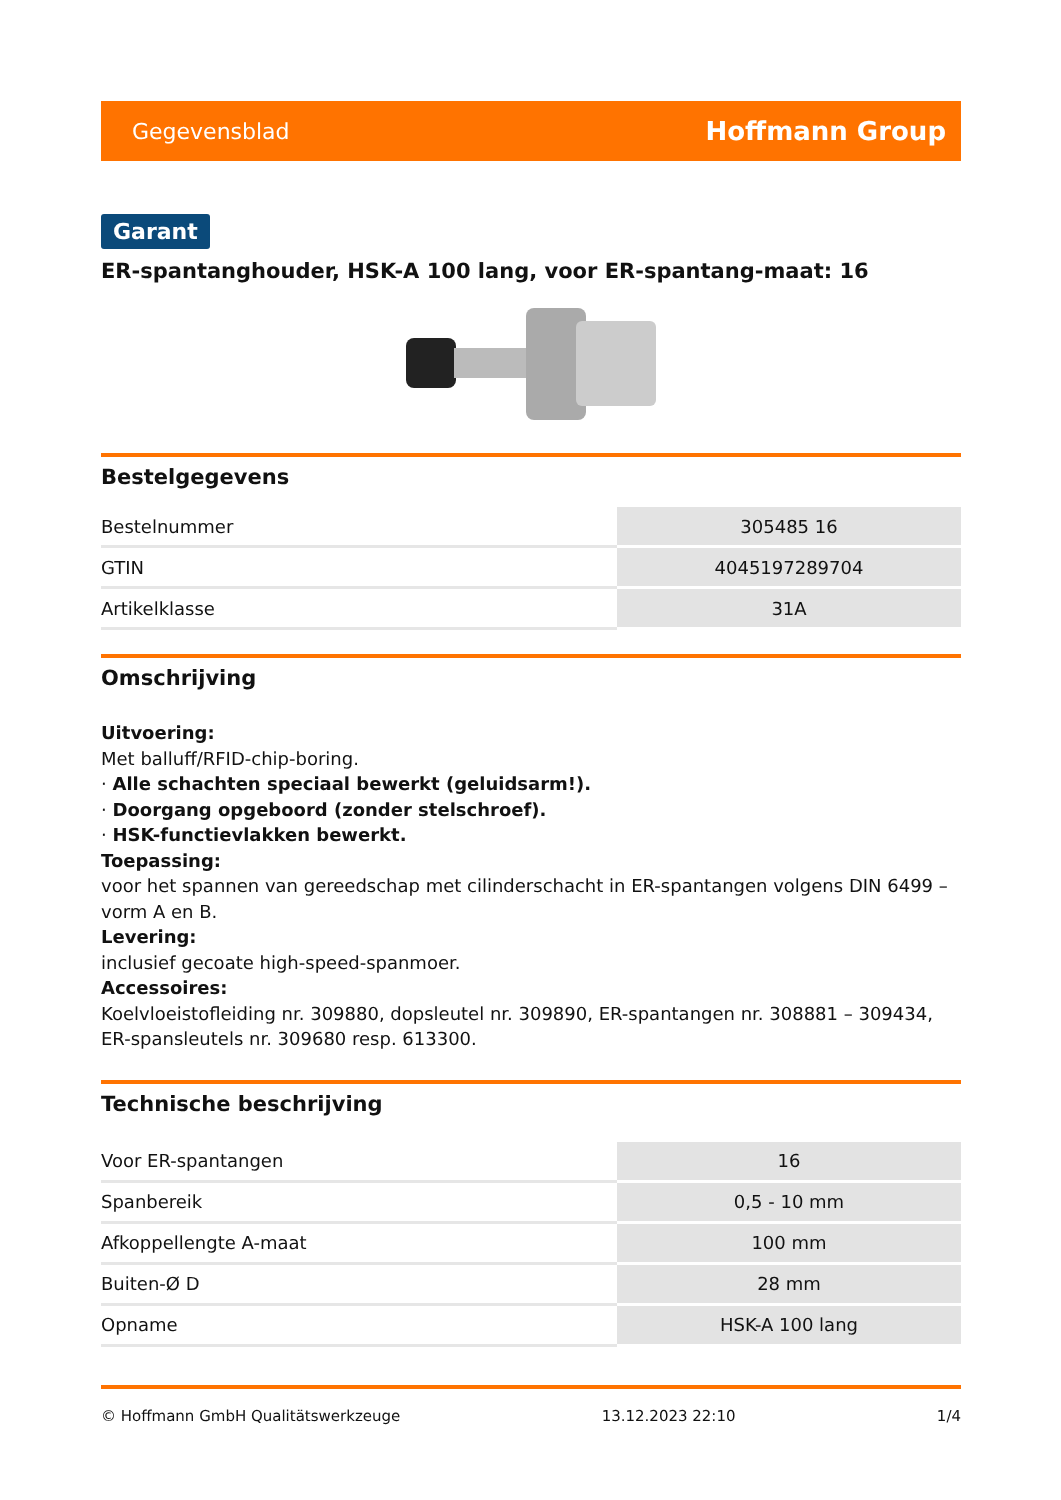Gegevensblad Hoffmann Group
Garant
ER-spantanghouder, HSK-A 100 lang, voor ER-spantang-maat: 16
Bestelgegevens
| Bestelnummer | 305485 16 |
| GTIN | 4045197289704 |
| Artikelklasse | 31A |
Omschrijving
Uitvoering:
Met balluff/RFID-chip-boring.
· Alle schachten speciaal bewerkt (geluidsarm!).
· Doorgang opgeboord (zonder stelschroef).
· HSK-functievlakken bewerkt.
Toepassing:
voor het spannen van gereedschap met cilinderschacht in ER-spantangen volgens DIN 6499 – vorm A en B.
Levering:
inclusief gecoate high-speed-spanmoer.
Accessoires:
Koelvloeistofleiding nr. 309880, dopsleutel nr. 309890, ER-spantangen nr. 308881 – 309434, ER-spansleutels nr. 309680 resp. 613300.
Technische beschrijving
| Voor ER-spantangen | 16 |
| Spanbereik | 0,5 - 10 mm |
| Afkoppellengte A-maat | 100 mm |
| Buiten-Ø D | 28 mm |
| Opname | HSK-A 100 lang |
© Hoffmann GmbH Qualitätswerkzeuge 13.12.2023 22:10 1/4